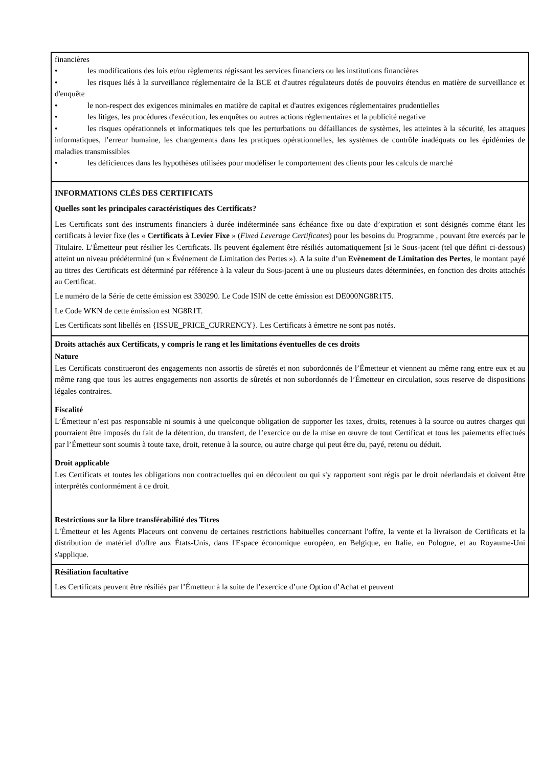| financières • les modifications des lois et/ou règlements régissant les services financiers ou les institutions financières • les risques liés à la surveillance réglementaire de la BCE et d'autres régulateurs dotés de pouvoirs étendus en matière de surveillance et d'enquête • le non-respect des exigences minimales en matière de capital et d'autres exigences réglementaires prudentielles • les litiges, les procédures d'exécution, les enquêtes ou autres actions réglementaires et la publicité negative • les risques opérationnels et informatiques tels que les perturbations ou défaillances de systèmes, les atteintes à la sécurité, les attaques informatiques, l’erreur humaine, les changements dans les pratiques opérationnelles, les systèmes de contrôle inadéquats ou les épidémies de maladies transmissibles • les déficiences dans les hypothèses utilisées pour modéliser le comportement des clients pour les calculs de marché |
| INFORMATIONS CLÉS DES CERTIFICATS Quelles sont les principales caractéristiques des Certificats? Les Certificats sont des instruments financiers à durée indéterminée sans échéance fixe ou date d’expiration et sont désignés comme étant les certificats à levier fixe (les « Certificats à Levier Fixe » ( Fixed Leverage Certificates ) pour les besoins du Programme , pouvant être exercés par le Titulaire. L’Émetteur peut résilier les Certificats. Ils peuvent également être résiliés automatiquement [si le Sous-jacent (tel que défini ci-dessous) atteint un niveau prédéterminé (un « Événement de Limitation des Pertes »). A la suite d’un Evènement de Limitation des Pertes , le montant payé au titres des Certificats est déterminé par référence à la valeur du Sous-jacent à une ou plusieurs dates déterminées, en fonction des droits attachés au Certificat. Le numéro de la Série de cette émission est 330290. Le Code ISIN de cette émission est DE000NG8R1T5. Le Code WKN de cette émission est NG8R1T. Les Certificats sont libellés en {ISSUE_PRICE_CURRENCY}. Les Certificats à émettre ne sont pas notés. |
| Droits attachés aux Certificats, y compris le rang et les limitations éventuelles de ces droits Nature Les Certificats constitueront des engagements non assortis de sûretés et non subordonnés de l’Émetteur et viennent au même rang entre eux et au même rang que tous les autres engagements non assortis de sûretés et non subordonnés de l’Émetteur en circulation, sous reserve de dispositions légales contraires. Fiscalité L’Émetteur n’est pas responsable ni soumis à une quelconque obligation de supporter les taxes, droits, retenues à la source ou autres charges qui pourraient être imposés du fait de la détention, du transfert, de l’exercice ou de la mise en œuvre de tout Certificat et tous les paiements effectués par l’Émetteur sont soumis à toute taxe, droit, retenue à la source, ou autre charge qui peut être du, payé, retenu ou déduit. Droit applicable Les Certificats et toutes les obligations non contractuelles qui en découlent ou qui s'y rapportent sont régis par le droit néerlandais et doivent être interprétés conformément à ce droit. Restrictions sur la libre transférabilité des Titres L'Émetteur et les Agents Placeurs ont convenu de certaines restrictions habituelles concernant l'offre, la vente et la livraison de Certificats et la distribution de matériel d'offre aux États-Unis, dans l'Espace économique européen, en Belgique, en Italie, en Pologne, et au Royaume-Uni s'applique. |
| Résiliation facultative Les Certificats peuvent être résiliés par l’Émetteur à la suite de l’exercice d’une Option d’Achat et peuvent |